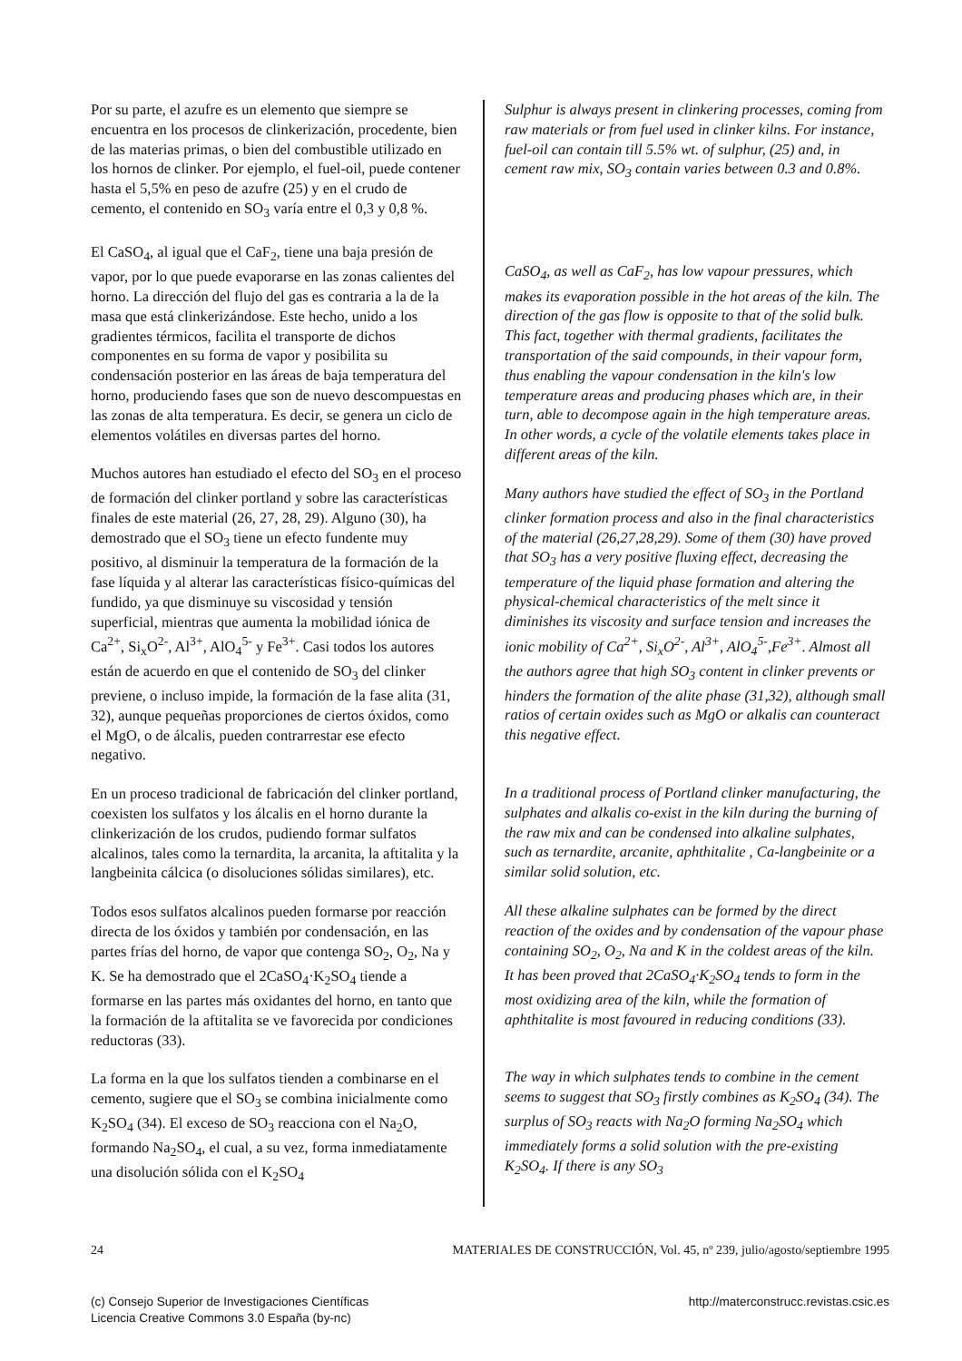Por su parte, el azufre es un elemento que siempre se encuentra en los procesos de clinkerización, procedente, bien de las materias primas, o bien del combustible utilizado en los hornos de clinker. Por ejemplo, el fuel-oil, puede contener hasta el 5,5% en peso de azufre (25) y en el crudo de cemento, el contenido en SO<sub>3</sub> varía entre el 0,3 y 0,8 %.
El CaSO<sub>4</sub>, al igual que el CaF<sub>2</sub>, tiene una baja presión de vapor, por lo que puede evaporarse en las zonas calientes del horno. La dirección del flujo del gas es contraria a la de la masa que está clinkerizándose. Este hecho, unido a los gradientes térmicos, facilita el transporte de dichos componentes en su forma de vapor y posibilita su condensación posterior en las áreas de baja temperatura del horno, produciendo fases que son de nuevo descompuestas en las zonas de alta temperatura. Es decir, se genera un ciclo de elementos volátiles en diversas partes del horno.
Muchos autores han estudiado el efecto del SO<sub>3</sub> en el proceso de formación del clinker portland y sobre las características finales de este material (26, 27, 28, 29). Alguno (30), ha demostrado que el SO<sub>3</sub> tiene un efecto fundente muy positivo, al disminuir la temperatura de la formación de la fase líquida y al alterar las características físico-químicas del fundido, ya que disminuye su viscosidad y tensión superficial, mientras que aumenta la mobilidad iónica de Ca<sup>2+</sup>, Si<sub>x</sub>O<sup>2-</sup>, Al<sup>3+</sup>, AlO<sub>4</sub><sup>5-</sup> y Fe<sup>3+</sup>. Casi todos los autores están de acuerdo en que el contenido de SO<sub>3</sub> del clinker previene, o incluso impide, la formación de la fase alita (31, 32), aunque pequeñas proporciones de ciertos óxidos, como el MgO, o de álcalis, pueden contrarrestar ese efecto negativo.
En un proceso tradicional de fabricación del clinker portland, coexisten los sulfatos y los álcalis en el horno durante la clinkerización de los crudos, pudiendo formar sulfatos alcalinos, tales como la ternardita, la arcanita, la aftitalita y la langbeinita cálcica (o disoluciones sólidas similares), etc.
Todos esos sulfatos alcalinos pueden formarse por reacción directa de los óxidos y también por condensación, en las partes frías del horno, de vapor que contenga SO<sub>2</sub>, O<sub>2</sub>, Na y K. Se ha demostrado que el 2CaSO<sub>4</sub>·K<sub>2</sub>SO<sub>4</sub> tiende a formarse en las partes más oxidantes del horno, en tanto que la formación de la aftitalita se ve favorecida por condiciones reductoras (33).
La forma en la que los sulfatos tienden a combinarse en el cemento, sugiere que el SO<sub>3</sub> se combina inicialmente como K<sub>2</sub>SO<sub>4</sub> (34). El exceso de SO<sub>3</sub> reacciona con el Na<sub>2</sub>O, formando Na<sub>2</sub>SO<sub>4</sub>, el cual, a su vez, forma inmediatamente una disolución sólida con el K<sub>2</sub>SO<sub>4</sub>
Sulphur is always present in clinkering processes, coming from raw materials or from fuel used in clinker kilns. For instance, fuel-oil can contain till 5.5% wt. of sulphur, (25) and, in cement raw mix, SO<sub>3</sub> contain varies between 0.3 and 0.8%.
CaSO<sub>4</sub>, as well as CaF<sub>2</sub>, has low vapour pressures, which makes its evaporation possible in the hot areas of the kiln. The direction of the gas flow is opposite to that of the solid bulk. This fact, together with thermal gradients, facilitates the transportation of the said compounds, in their vapour form, thus enabling the vapour condensation in the kiln's low temperature areas and producing phases which are, in their turn, able to decompose again in the high temperature areas. In other words, a cycle of the volatile elements takes place in different areas of the kiln.
Many authors have studied the effect of SO<sub>3</sub> in the Portland clinker formation process and also in the final characteristics of the material (26,27,28,29). Some of them (30) have proved that SO<sub>3</sub> has a very positive fluxing effect, decreasing the temperature of the liquid phase formation and altering the physical-chemical characteristics of the melt since it diminishes its viscosity and surface tension and increases the ionic mobility of Ca<sup>2+</sup>, Si<sub>x</sub>O<sup>2-</sup>, Al<sup>3+</sup>, AlO<sub>4</sub><sup>5-</sup>,Fe<sup>3+</sup>. Almost all the authors agree that high SO<sub>3</sub> content in clinker prevents or hinders the formation of the alite phase (31,32), although small ratios of certain oxides such as MgO or alkalis can counteract this negative effect.
In a traditional process of Portland clinker manufacturing, the sulphates and alkalis co-exist in the kiln during the burning of the raw mix and can be condensed into alkaline sulphates, such as ternardite, arcanite, aphthitalite , Ca-langbeinite or a similar solid solution, etc.
All these alkaline sulphates can be formed by the direct reaction of the oxides and by condensation of the vapour phase containing SO<sub>2</sub>, O<sub>2</sub>, Na and K in the coldest areas of the kiln. It has been proved that 2CaSO<sub>4</sub>·K<sub>2</sub>SO<sub>4</sub> tends to form in the most oxidizing area of the kiln, while the formation of aphthitalite is most favoured in reducing conditions (33).
The way in which sulphates tends to combine in the cement seems to suggest that SO<sub>3</sub> firstly combines as K<sub>2</sub>SO<sub>4</sub> (34). The surplus of SO<sub>3</sub> reacts with Na<sub>2</sub>O forming Na<sub>2</sub>SO<sub>4</sub> which immediately forms a solid solution with the pre-existing K<sub>2</sub>SO<sub>4</sub>. If there is any SO<sub>3</sub>
24 MATERIALES DE CONSTRUCCIÓN, Vol. 45, nº 239, julio/agosto/septiembre 1995
(c) Consejo Superior de Investigaciones Científicas
Licencia Creative Commons 3.0 España (by-nc)
http://materconstrucc.revistas.csic.es